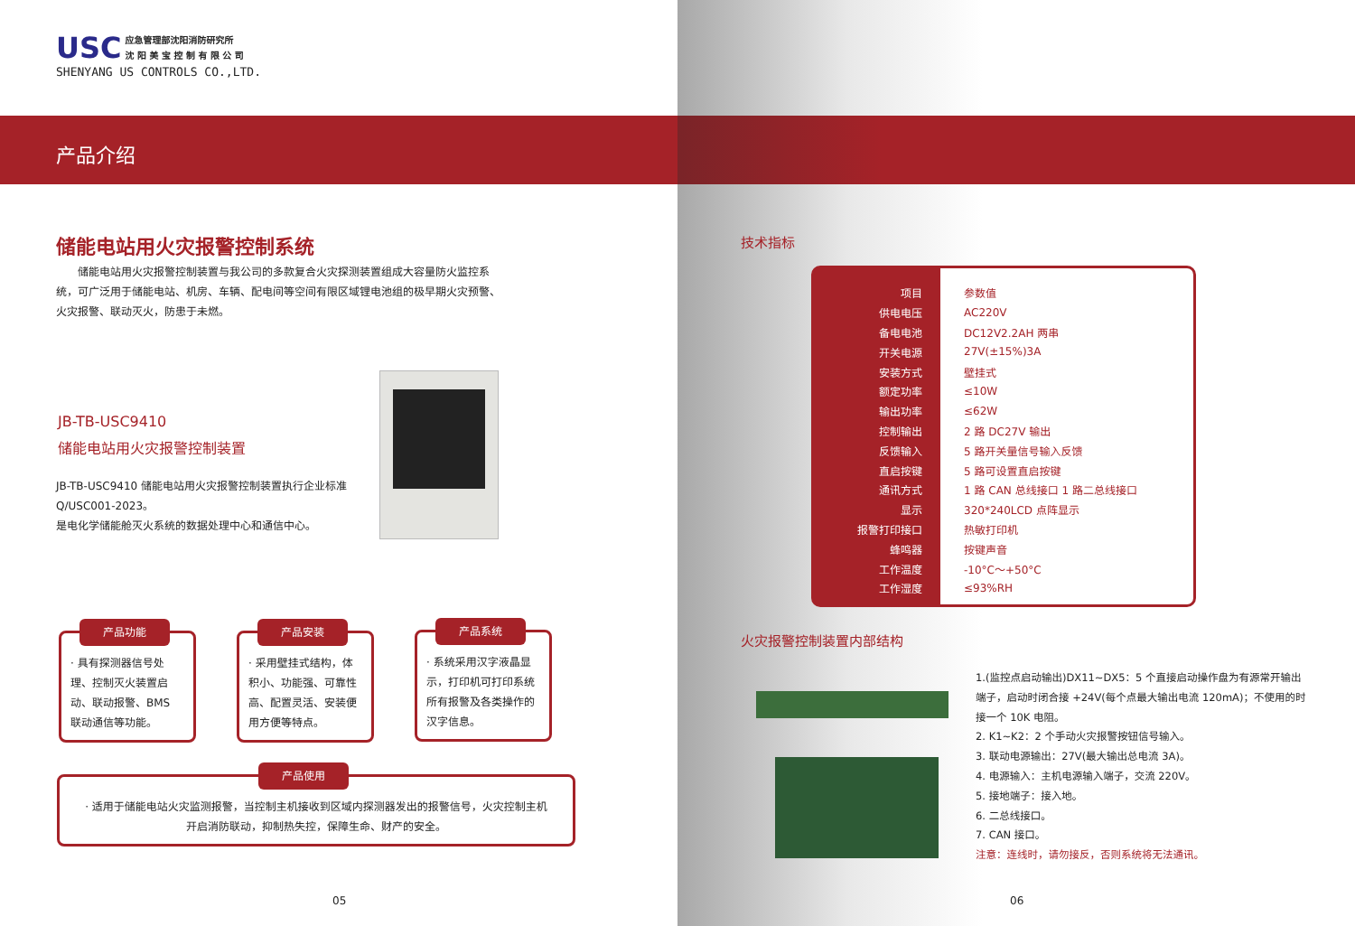USC
应急管理部沈阳消防研究所
沈 阳 美 宝 控 制 有 限 公 司
SHENYANG US CONTROLS CO.,LTD.
产品介绍
储能电站用火灾报警控制系统
储能电站用火灾报警控制装置与我公司的多款复合火灾探测装置组成大容量防火监控系统，可广泛用于储能电站、机房、车辆、配电间等空间有限区域锂电池组的极早期火灾预警、火灾报警、联动灭火，防患于未燃。
JB-TB-USC9410
储能电站用火灾报警控制装置
JB-TB-USC9410 储能电站用火灾报警控制装置执行企业标准 Q/USC001-2023。
是电化学储能舱灭火系统的数据处理中心和通信中心。
产品功能
· 具有探测器信号处理、控制灭火装置启动、联动报警、BMS 联动通信等功能。
产品安装
· 采用壁挂式结构，体积小、功能强、可靠性高、配置灵活、安装便用方便等特点。
产品系统
· 系统采用汉字液晶显示，打印机可打印系统所有报警及各类操作的汉字信息。
产品使用
· 适用于储能电站火灾监测报警，当控制主机接收到区域内探测器发出的报警信号，火灾控制主机开启消防联动，抑制热失控，保障生命、财产的安全。
05
技术指标
| 项目 | 参数值 |
| 供电电压 | AC220V |
| 备电电池 | DC12V2.2AH 两串 |
| 开关电源 | 27V(±15%)3A |
| 安装方式 | 壁挂式 |
| 额定功率 | ≤10W |
| 输出功率 | ≤62W |
| 控制输出 | 2 路 DC27V 输出 |
| 反馈输入 | 5 路开关量信号输入反馈 |
| 直启按键 | 5 路可设置直启按键 |
| 通讯方式 | 1 路 CAN 总线接口 1 路二总线接口 |
| 显示 | 320*240LCD 点阵显示 |
| 报警打印接口 | 热敏打印机 |
| 蜂鸣器 | 按键声音 |
| 工作温度 | -10°C～+50°C |
| 工作湿度 | ≤93%RH |
火灾报警控制装置内部结构
1.(监控点启动输出)DX11~DX5：5 个直接启动操作盘为有源常开输出端子，启动时闭合接 +24V(每个点最大输出电流 120mA)；不使用的时接一个 10K 电阻。
2. K1~K2：2 个手动火灾报警按钮信号输入。
3. 联动电源输出：27V(最大输出总电流 3A)。
4. 电源输入：主机电源输入端子，交流 220V。
5. 接地端子：接入地。
6. 二总线接口。
7. CAN 接口。
注意：连线时，请勿接反，否则系统将无法通讯。
06